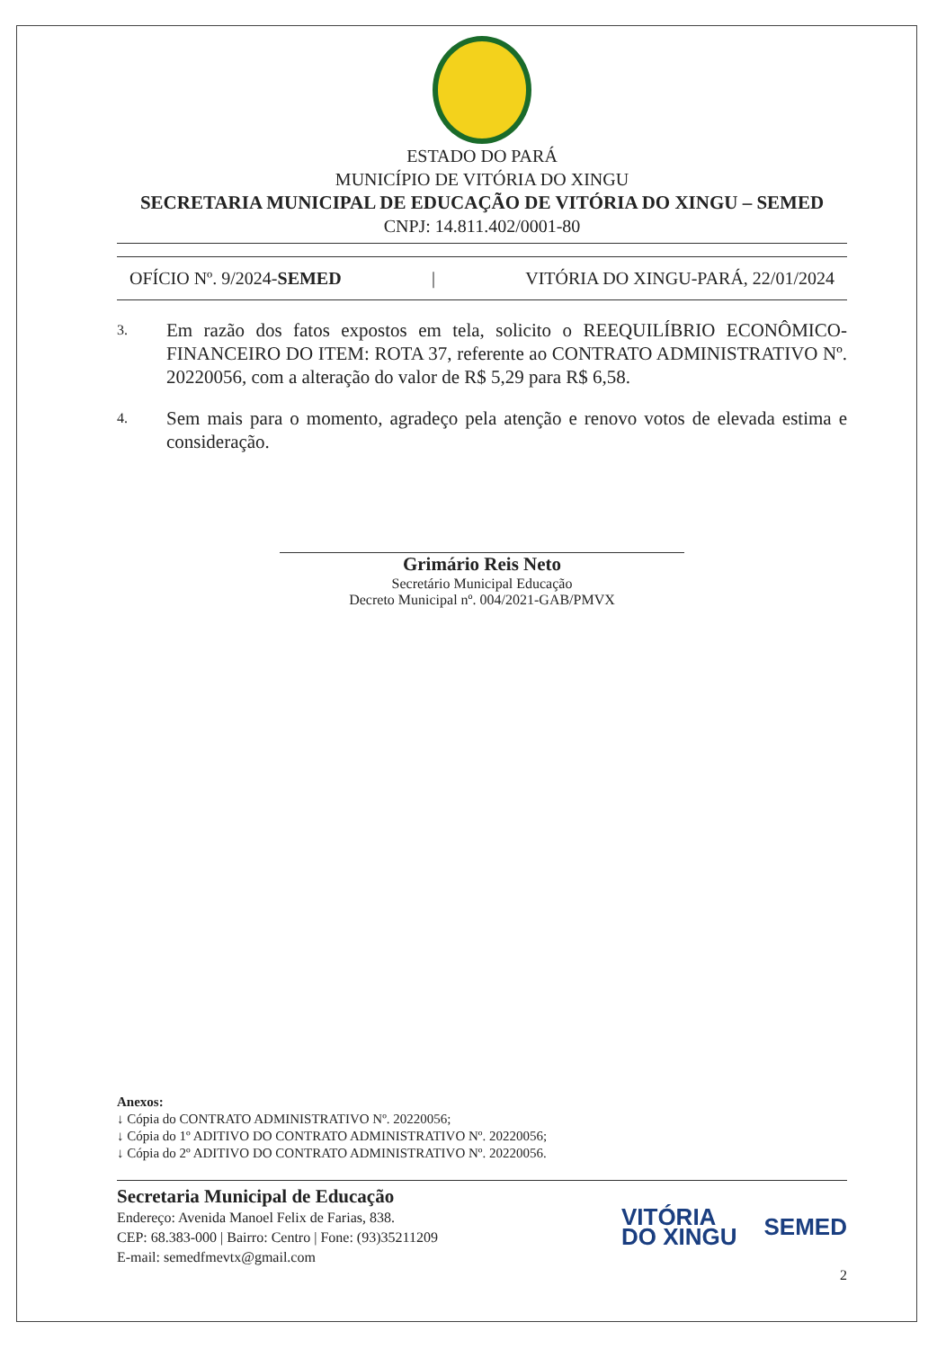ESTADO DO PARÁ
MUNICÍPIO DE VITÓRIA DO XINGU
SECRETARIA MUNICIPAL DE EDUCAÇÃO DE VITÓRIA DO XINGU – SEMED
CNPJ: 14.811.402/0001-80
OFÍCIO Nº. 9/2024-SEMED | VITÓRIA DO XINGU-PARÁ, 22/01/2024
3. Em razão dos fatos expostos em tela, solicito o REEQUILÍBRIO ECONÔMICO-FINANCEIRO DO ITEM: ROTA 37, referente ao CONTRATO ADMINISTRATIVO Nº. 20220056, com a alteração do valor de R$ 5,29 para R$ 6,58.
4. Sem mais para o momento, agradeço pela atenção e renovo votos de elevada estima e consideração.
Grimário Reis Neto
Secretário Municipal Educação
Decreto Municipal nº. 004/2021-GAB/PMVX
Anexos:
↓ Cópia do CONTRATO ADMINISTRATIVO Nº. 20220056;
↓ Cópia do 1º ADITIVO DO CONTRATO ADMINISTRATIVO Nº. 20220056;
↓ Cópia do 2º ADITIVO DO CONTRATO ADMINISTRATIVO Nº. 20220056.
Secretaria Municipal de Educação
Endereço: Avenida Manoel Felix de Farias, 838.
CEP: 68.383-000 | Bairro: Centro | Fone: (93)35211209
E-mail: semedfmevtx@gmail.com
VITÓRIA
DO XINGU SEMED
2